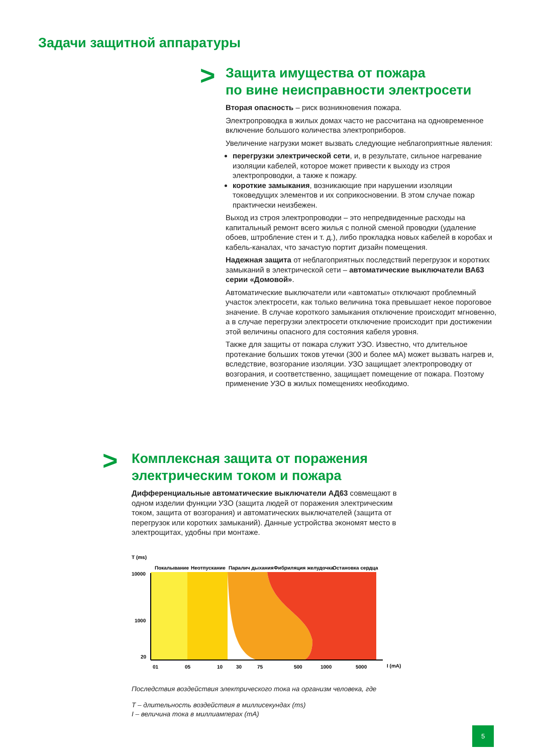Задачи защитной аппаратуры
>
Защита имущества от пожара
по вине неисправности электросети
Вторая опасность – риск возникновения пожара.
Электропроводка в жилых домах часто не рассчитана на одновременное включение большого количества электроприборов.
Увеличение нагрузки может вызвать следующие неблагоприятные явления:
перегрузки электрической сети, и, в результате, сильное нагревание изоляции кабелей, которое может привести к выходу из строя электропроводки, а также к пожару.
короткие замыкания, возникающие при нарушении изоляции токоведущих элементов и их соприкосновении. В этом случае пожар практически неизбежен.
Выход из строя электропроводки – это непредвиденные расходы на капитальный ремонт всего жилья с полной сменой проводки (удаление обоев, штробление стен и т. д.), либо прокладка новых кабелей в коробах и кабель-каналах, что зачастую портит дизайн помещения.
Надежная защита от неблагоприятных последствий перегрузок и коротких замыканий в электрической сети – автоматические выключатели ВА63 серии «Домовой».
Автоматические выключатели или «автоматы» отключают проблемный участок электросети, как только величина тока превышает некое пороговое значение. В случае короткого замыкания отключение происходит мгновенно, а в случае перегрузки электросети отключение происходит при достижении этой величины опасного для состояния кабеля уровня.
Также для защиты от пожара служит УЗО. Известно, что длительное протекание больших токов утечки (300 и более мА) может вызвать нагрев и, вследствие, возгорание изоляции. УЗО защищает электропроводку от возгорания, и соответственно, защищает помещение от пожара. Поэтому применение УЗО в жилых помещениях необходимо.
>
Комплексная защита от поражения
электрическим током и пожара
Дифференциальные автоматические выключатели АД63 совмещают в одном изделии функции УЗО (защита людей от поражения электрическим током, защита от возгорания) и автоматических выключателей (защита от перегрузок или коротких замыканий). Данные устройства экономят место в электрощитах, удобны при монтаже.
T (ms)
Покалывание
Неотпускание
Паралич дыхания
Фибриляция желудочка
Остановка сердца
10000
1000
20
01
05
10
30
75
500
1000
5000
I (mA)
Последствия воздействия электрического тока на организм человека, где
T – длительность воздействия в миллисекундах (ms)
I – величина тока в миллиамперах (mA)
5